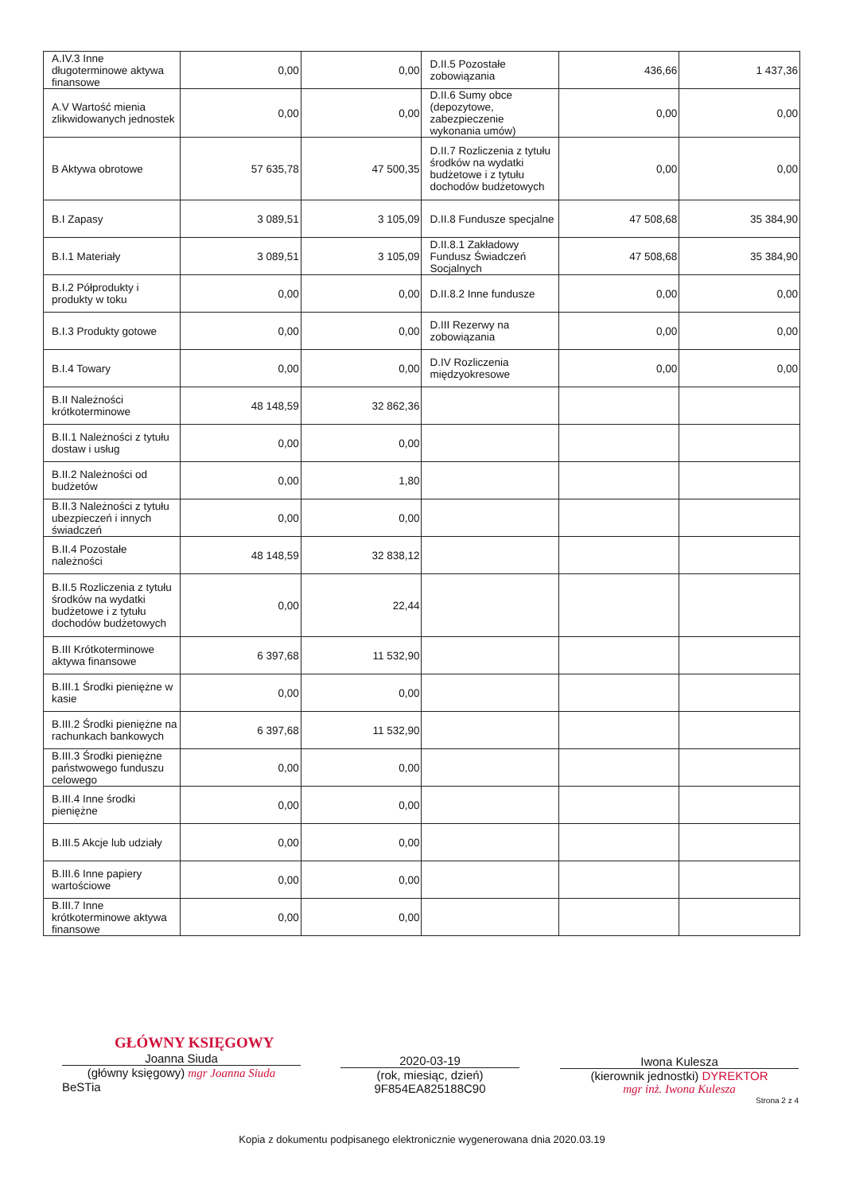| A.IV.3 Inne długoterminowe aktywa finansowe | 0,00 | 0,00 | D.II.5 Pozostałe zobowiązania | 436,66 | 1 437,36 |
| A.V Wartość mienia zlikwidowanych jednostek | 0,00 | 0,00 | D.II.6 Sumy obce (depozytowe, zabezpieczenie wykonania umów) | 0,00 | 0,00 |
| B Aktywa obrotowe | 57 635,78 | 47 500,35 | D.II.7 Rozliczenia z tytułu środków na wydatki budżetowe i z tytułu dochodów budżetowych | 0,00 | 0,00 |
| B.I Zapasy | 3 089,51 | 3 105,09 | D.II.8 Fundusze specjalne | 47 508,68 | 35 384,90 |
| B.I.1 Materiały | 3 089,51 | 3 105,09 | D.II.8.1 Zakładowy Fundusz Świadczeń Socjalnych | 47 508,68 | 35 384,90 |
| B.I.2 Półprodukty i produkty w toku | 0,00 | 0,00 | D.II.8.2 Inne fundusze | 0,00 | 0,00 |
| B.I.3 Produkty gotowe | 0,00 | 0,00 | D.III Rezerwy na zobowiązania | 0,00 | 0,00 |
| B.I.4 Towary | 0,00 | 0,00 | D.IV Rozliczenia międzyokresowe | 0,00 | 0,00 |
| B.II Należności krótkoterminowe | 48 148,59 | 32 862,36 | | | |
| B.II.1 Należności z tytułu dostaw i usług | 0,00 | 0,00 | | | |
| B.II.2 Należności od budżetów | 0,00 | 1,80 | | | |
| B.II.3 Należności z tytułu ubezpieczeń i innych świadczeń | 0,00 | 0,00 | | | |
| B.II.4 Pozostałe należności | 48 148,59 | 32 838,12 | | | |
| B.II.5 Rozliczenia z tytułu środków na wydatki budżetowe i z tytułu dochodów budżetowych | 0,00 | 22,44 | | | |
| B.III Krótkoterminowe aktywa finansowe | 6 397,68 | 11 532,90 | | | |
| B.III.1 Środki pieniężne w kasie | 0,00 | 0,00 | | | |
| B.III.2 Środki pieniężne na rachunkach bankowych | 6 397,68 | 11 532,90 | | | |
| B.III.3 Środki pieniężne państwowego funduszu celowego | 0,00 | 0,00 | | | |
| B.III.4 Inne środki pieniężne | 0,00 | 0,00 | | | |
| B.III.5 Akcje lub udziały | 0,00 | 0,00 | | | |
| B.III.6 Inne papiery wartościowe | 0,00 | 0,00 | | | |
| B.III.7 Inne krótkoterminowe aktywa finansowe | 0,00 | 0,00 | | | |
GŁÓWNY KSIĘGOWY
Joanna Siuda
(główny księgowy) mgr Joanna Siuda
BeSTia
2020-03-19
(rok, miesiąc, dzień)
9F854EA825188C90
Iwona Kulesza
(kierownik jednostki) DYREKTOR
mgr inż. Iwona Kulesza
Strona 2 z 4
Kopia z dokumentu podpisanego elektronicznie wygenerowana dnia 2020.03.19